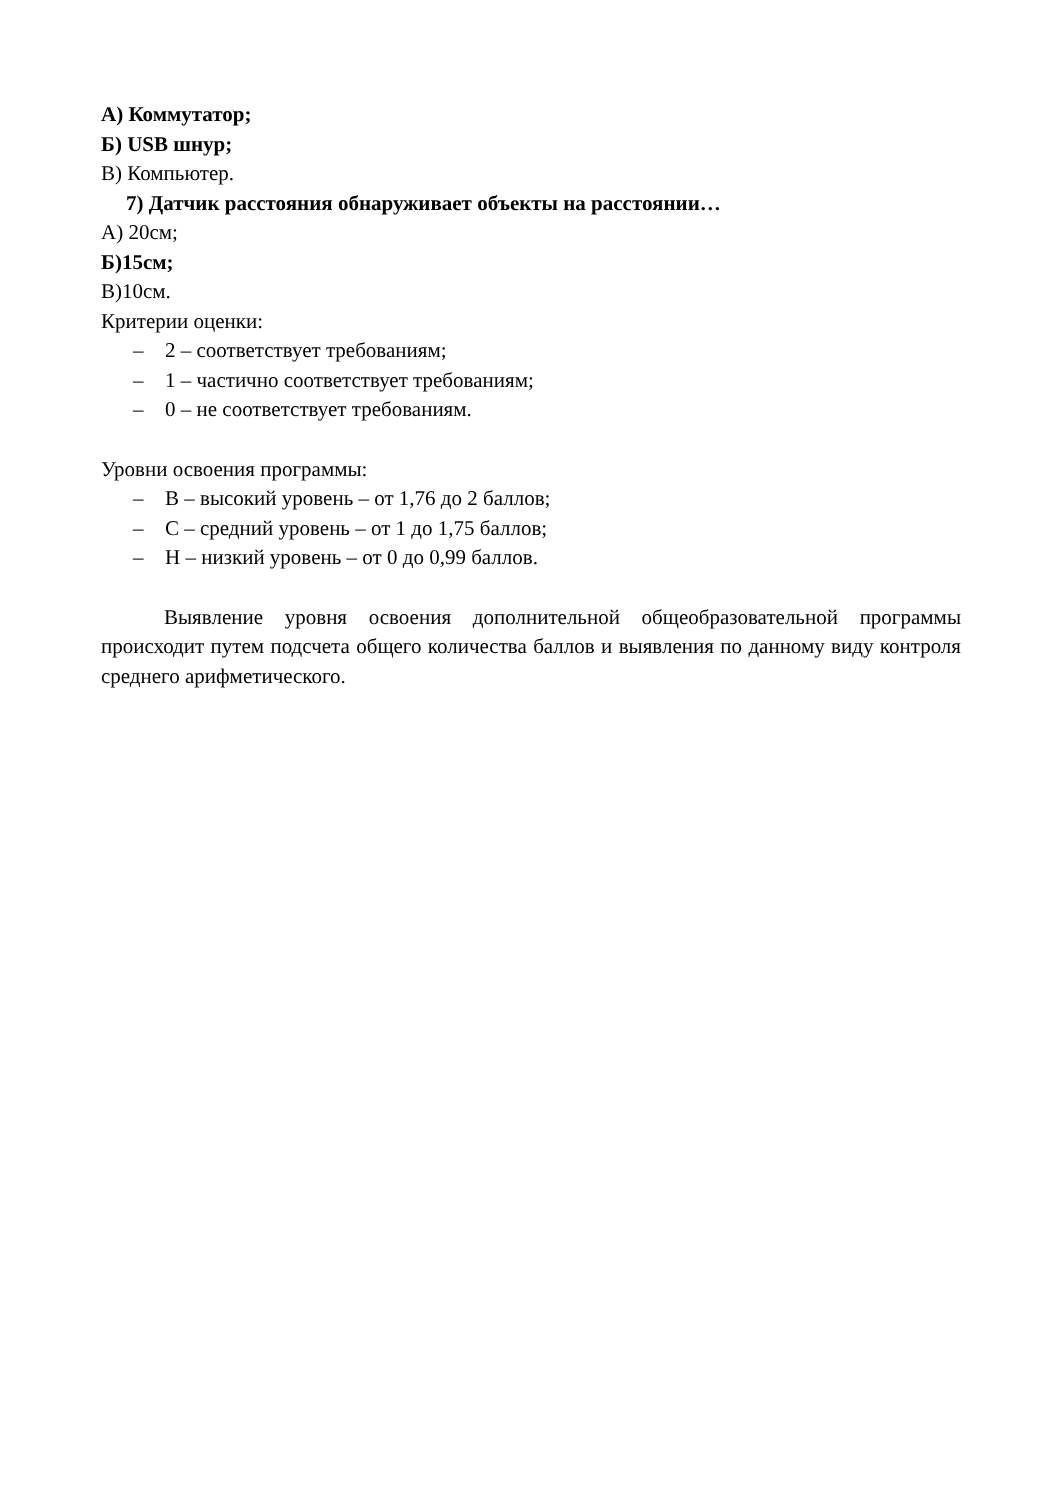А) Коммутатор;
Б) USB шнур;
В) Компьютер.
7) Датчик расстояния обнаруживает объекты на расстоянии…
А) 20см;
Б)15см;
В)10см.
Критерии оценки:
– 2 – соответствует требованиям;
– 1 – частично соответствует требованиям;
– 0 – не соответствует требованиям.
Уровни освоения программы:
– В – высокий уровень – от 1,76 до 2 баллов;
– С – средний уровень – от 1 до 1,75 баллов;
– Н – низкий уровень – от 0 до 0,99 баллов.
Выявление уровня освоения дополнительной общеобразовательной программы происходит путем подсчета общего количества баллов и выявления по данному виду контроля среднего арифметического.